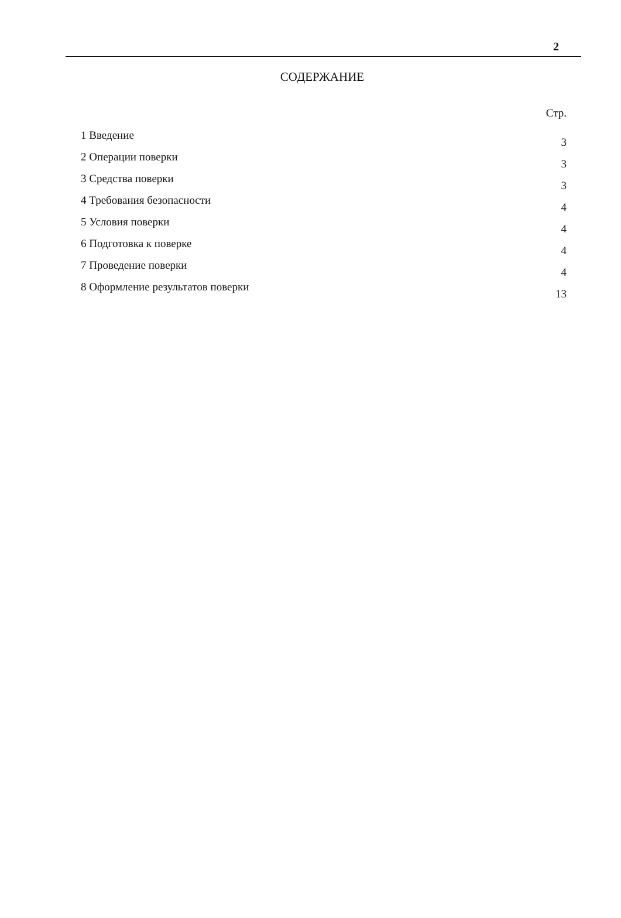2
СОДЕРЖАНИЕ
Стр.
| 1 Введение | 3 |
| 2 Операции поверки | 3 |
| 3 Средства поверки | 3 |
| 4 Требования безопасности | 4 |
| 5 Условия поверки | 4 |
| 6 Подготовка к поверке | 4 |
| 7 Проведение поверки | 4 |
| 8 Оформление результатов поверки | 13 |